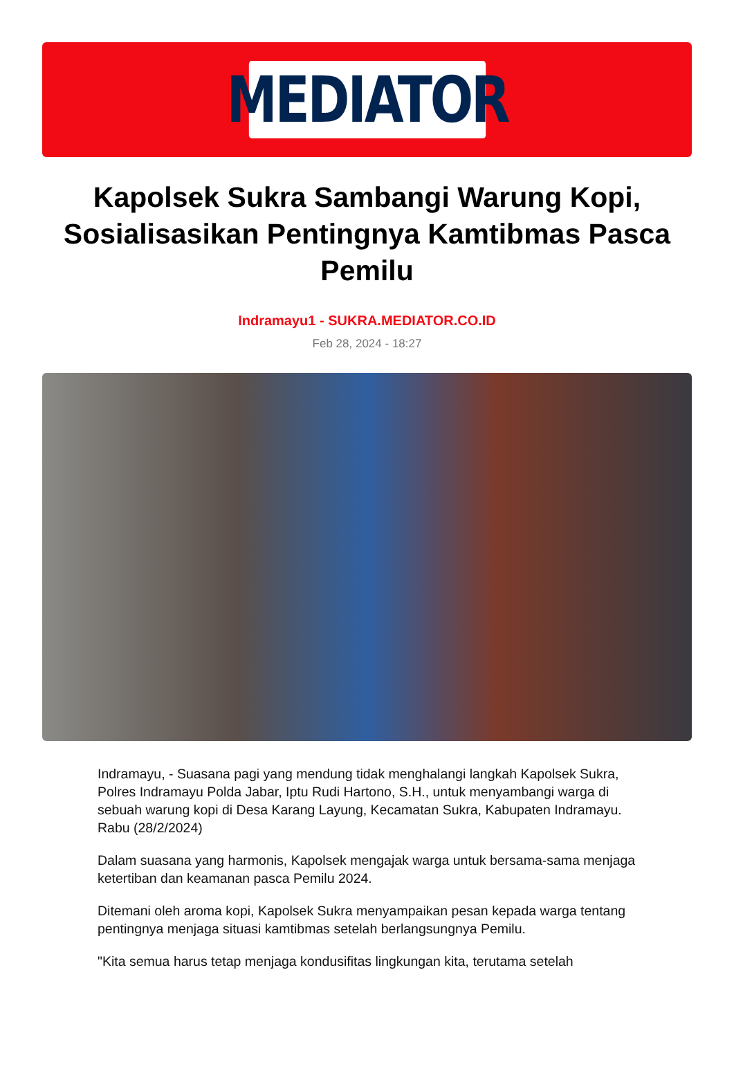MEDIATOR
Kapolsek Sukra Sambangi Warung Kopi, Sosialisasikan Pentingnya Kamtibmas Pasca Pemilu
Indramayu1 - SUKRA.MEDIATOR.CO.ID
Feb 28, 2024 - 18:27
Indramayu, - Suasana pagi yang mendung tidak menghalangi langkah Kapolsek Sukra, Polres Indramayu Polda Jabar, Iptu Rudi Hartono, S.H., untuk menyambangi warga di sebuah warung kopi di Desa Karang Layung, Kecamatan Sukra, Kabupaten Indramayu. Rabu (28/2/2024)
Dalam suasana yang harmonis, Kapolsek mengajak warga untuk bersama-sama menjaga ketertiban dan keamanan pasca Pemilu 2024.
Ditemani oleh aroma kopi, Kapolsek Sukra menyampaikan pesan kepada warga tentang pentingnya menjaga situasi kamtibmas setelah berlangsungnya Pemilu.
"Kita semua harus tetap menjaga kondusifitas lingkungan kita, terutama setelah